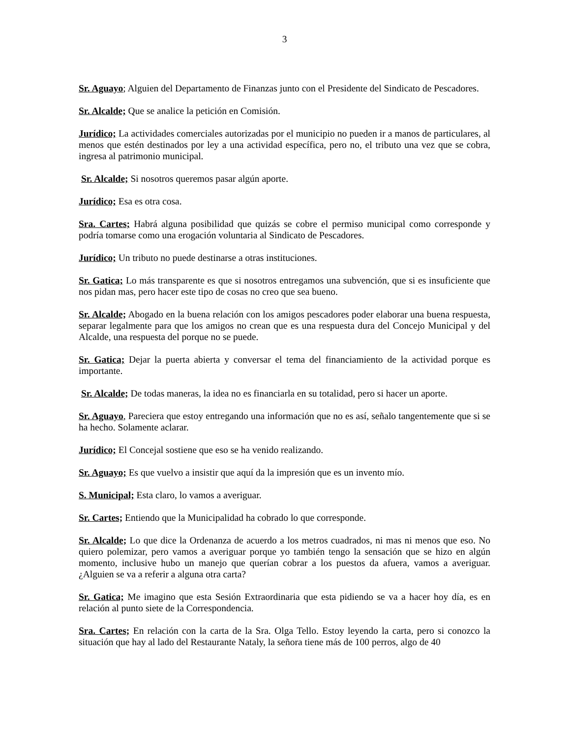3
Sr. Aguayo; Alguien del Departamento de Finanzas junto con el Presidente del Sindicato de Pescadores.
Sr. Alcalde; Que se analice la petición en Comisión.
Jurídico; La actividades comerciales autorizadas por el municipio no pueden ir a manos de particulares, al menos que estén destinados por ley a una actividad específica, pero no, el tributo una vez que se cobra, ingresa al patrimonio municipal.
Sr. Alcalde; Si nosotros queremos pasar algún aporte.
Jurídico; Esa es otra cosa.
Sra. Cartes; Habrá alguna posibilidad que quizás se cobre el permiso municipal como corresponde y podría tomarse como una erogación voluntaria al Sindicato de Pescadores.
Jurídico; Un tributo no puede destinarse a otras instituciones.
Sr. Gatica; Lo más transparente es que si nosotros entregamos una subvención, que si es insuficiente que nos pidan mas, pero hacer este tipo de cosas no creo que sea bueno.
Sr. Alcalde; Abogado en la buena relación con los amigos pescadores poder elaborar una buena respuesta, separar legalmente para que los amigos no crean que es una respuesta dura del Concejo Municipal y del Alcalde, una respuesta del porque no se puede.
Sr. Gatica; Dejar la puerta abierta y conversar el tema del financiamiento de la actividad porque es importante.
Sr. Alcalde; De todas maneras, la idea no es financiarla en su totalidad, pero si hacer un aporte.
Sr. Aguayo, Pareciera que estoy entregando una información que no es así, señalo tangentemente que si se ha hecho. Solamente aclarar.
Jurídico; El Concejal sostiene que eso se ha venido realizando.
Sr. Aguayo; Es que vuelvo a insistir que aquí da la impresión que es un invento mío.
S. Municipal; Esta claro, lo vamos a averiguar.
Sr. Cartes; Entiendo que la Municipalidad ha cobrado lo que corresponde.
Sr. Alcalde; Lo que dice la Ordenanza de acuerdo a los metros cuadrados, ni mas ni menos que eso. No quiero polemizar, pero vamos a averiguar porque yo también tengo la sensación que se hizo en algún momento, inclusive hubo un manejo que querían cobrar a los puestos da afuera, vamos a averiguar. ¿Alguien se va a referir a alguna otra carta?
Sr. Gatica; Me imagino que esta Sesión Extraordinaria que esta pidiendo se va a hacer hoy día, es en relación al punto siete de la Correspondencia.
Sra. Cartes; En relación con la carta de la Sra. Olga Tello. Estoy leyendo la carta, pero si conozco la situación que hay al lado del Restaurante Nataly, la señora tiene más de 100 perros, algo de 40